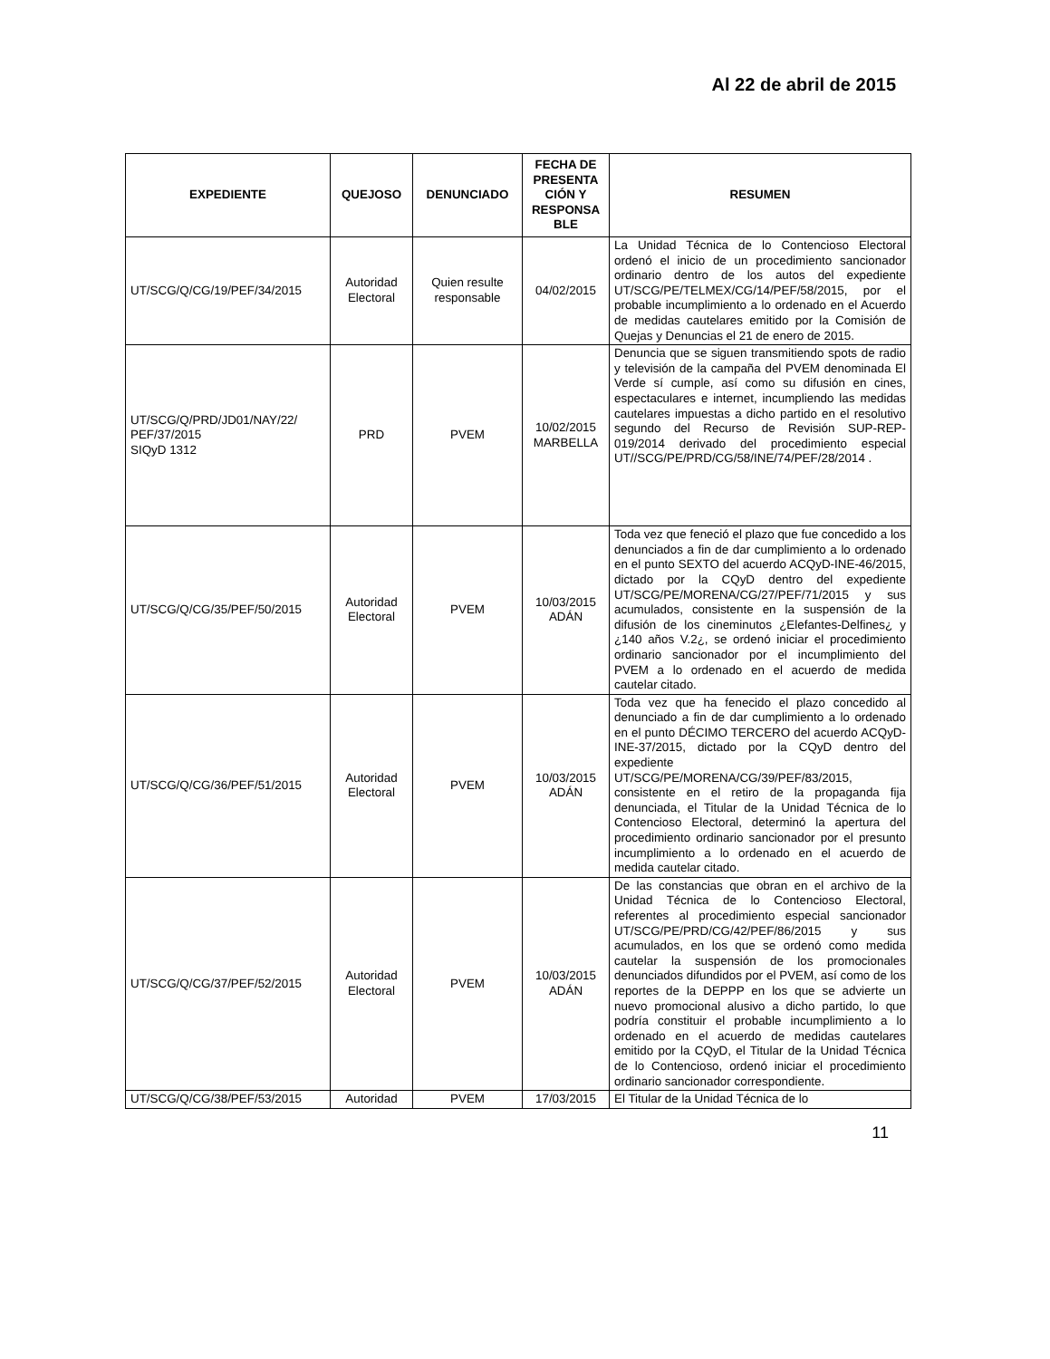Al 22 de abril de 2015
| EXPEDIENTE | QUEJOSO | DENUNCIADO | FECHA DE PRESENTA CIÓN Y RESPONSA BLE | RESUMEN |
| --- | --- | --- | --- | --- |
| UT/SCG/Q/CG/19/PEF/34/2015 | Autoridad Electoral | Quien resulte responsable | 04/02/2015 | La Unidad Técnica de lo Contencioso Electoral ordenó el inicio de un procedimiento sancionador ordinario dentro de los autos del expediente UT/SCG/PE/TELMEX/CG/14/PEF/58/2015, por el probable incumplimiento a lo ordenado en el Acuerdo de medidas cautelares emitido por la Comisión de Quejas y Denuncias el 21 de enero de 2015. |
| UT/SCG/Q/PRD/JD01/NAY/22/ PEF/37/2015 SIQyD 1312 | PRD | PVEM | 10/02/2015 MARBELLA | Denuncia que se siguen transmitiendo spots de radio y televisión de la campaña del PVEM denominada El Verde sí cumple, así como su difusión en cines, espectaculares e internet, incumpliendo las medidas cautelares impuestas a dicho partido en el resolutivo segundo del Recurso de Revisión SUP-REP-019/2014 derivado del procedimiento especial UT//SCG/PE/PRD/CG/58/INE/74/PEF/28/2014 . |
| UT/SCG/Q/CG/35/PEF/50/2015 | Autoridad Electoral | PVEM | 10/03/2015 ADÁN | Toda vez que feneció el plazo que fue concedido a los denunciados a fin de dar cumplimiento a lo ordenado en el punto SEXTO del acuerdo ACQyD-INE-46/2015, dictado por la CQyD dentro del expediente UT/SCG/PE/MORENA/CG/27/PEF/71/2015 y sus acumulados, consistente en la suspensión de la difusión de los cineminutos ¿Elefantes-Delfines¿ y ¿140 años V.2¿, se ordenó iniciar el procedimiento ordinario sancionador por el incumplimiento del PVEM a lo ordenado en el acuerdo de medida cautelar citado. |
| UT/SCG/Q/CG/36/PEF/51/2015 | Autoridad Electoral | PVEM | 10/03/2015 ADÁN | Toda vez que ha fenecido el plazo concedido al denunciado a fin de dar cumplimiento a lo ordenado en el punto DÉCIMO TERCERO del acuerdo ACQyD-INE-37/2015, dictado por la CQyD dentro del expediente UT/SCG/PE/MORENA/CG/39/PEF/83/2015, consistente en el retiro de la propaganda fija denunciada, el Titular de la Unidad Técnica de lo Contencioso Electoral, determinó la apertura del procedimiento ordinario sancionador por el presunto incumplimiento a lo ordenado en el acuerdo de medida cautelar citado. |
| UT/SCG/Q/CG/37/PEF/52/2015 | Autoridad Electoral | PVEM | 10/03/2015 ADÁN | De las constancias que obran en el archivo de la Unidad Técnica de lo Contencioso Electoral, referentes al procedimiento especial sancionador UT/SCG/PE/PRD/CG/42/PEF/86/2015 y sus acumulados, en los que se ordenó como medida cautelar la suspensión de los promocionales denunciados difundidos por el PVEM, así como de los reportes de la DEPPP en los que se advierte un nuevo promocional alusivo a dicho partido, lo que podría constituir el probable incumplimiento a lo ordenado en el acuerdo de medidas cautelares emitido por la CQyD, el Titular de la Unidad Técnica de lo Contencioso, ordenó iniciar el procedimiento ordinario sancionador correspondiente. |
| UT/SCG/Q/CG/38/PEF/53/2015 | Autoridad | PVEM | 17/03/2015 | El Titular de la Unidad Técnica de lo |
11